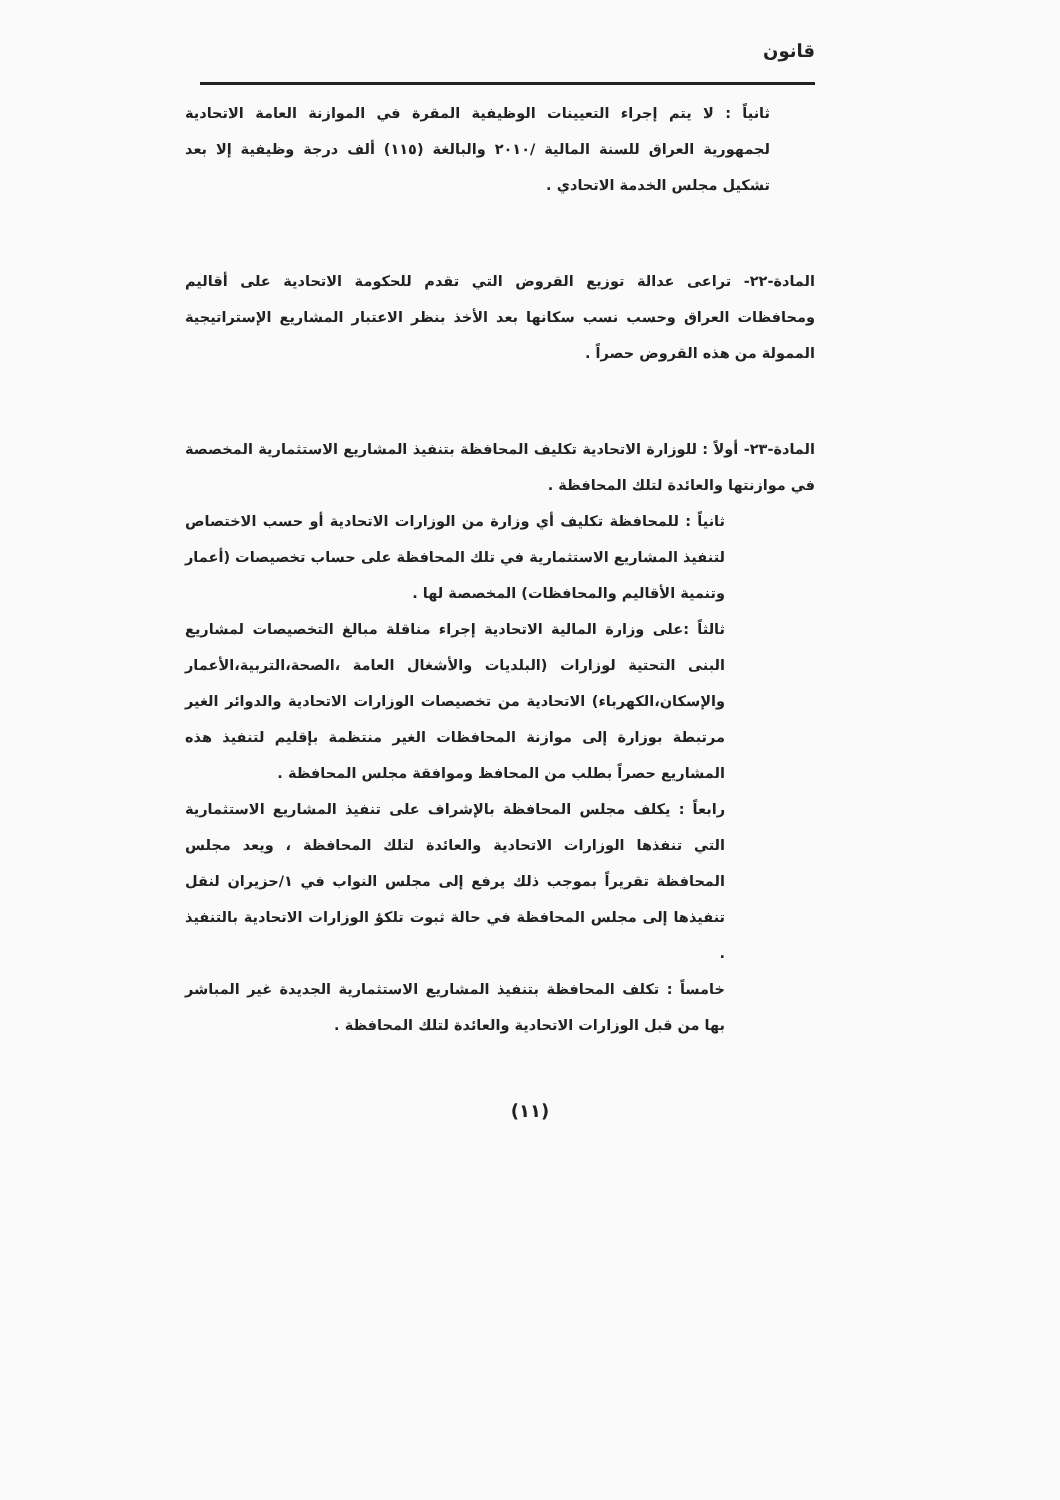قانون
ثانياً : لا يتم إجراء التعيينات الوظيفية المقرة في الموازنة العامة الاتحادية لجمهورية العراق للسنة المالية /٢٠١٠ والبالغة (١١٥) ألف درجة وظيفية إلا بعد تشكيل مجلس الخدمة الاتحادي .
المادة-٢٢- تراعى عدالة توزيع القروض التي تقدم للحكومة الاتحادية على أقاليم ومحافظات العراق وحسب نسب سكانها بعد الأخذ بنظر الاعتبار المشاريع الإستراتيجية الممولة من هذه القروض حصراً .
المادة-٢٣- أولاً : للوزارة الاتحادية تكليف المحافظة بتنفيذ المشاريع الاستثمارية المخصصة في موازنتها والعائدة لتلك المحافظة .
ثانياً : للمحافظة تكليف أي وزارة من الوزارات الاتحادية أو حسب الاختصاص لتنفيذ المشاريع الاستثمارية في تلك المحافظة على حساب تخصيصات (أعمار وتنمية الأقاليم والمحافظات) المخصصة لها .
ثالثاً :على وزارة المالية الاتحادية إجراء مناقلة مبالغ التخصيصات لمشاريع البنى التحتية لوزارات (البلديات والأشغال العامة ،الصحة،التربية،الأعمار والإسكان،الكهرباء) الاتحادية من تخصيصات الوزارات الاتحادية والدوائر الغير مرتبطة بوزارة إلى موازنة المحافظات الغير منتظمة بإقليم لتنفيذ هذه المشاريع حصراً بطلب من المحافظ وموافقة مجلس المحافظة .
رابعاً : يكلف مجلس المحافظة بالإشراف على تنفيذ المشاريع الاستثمارية التي تنفذها الوزارات الاتحادية والعائدة لتلك المحافظة ، ويعد مجلس المحافظة تقريراً بموجب ذلك يرفع إلى مجلس النواب في ١/حزيران لنقل تنفيذها إلى مجلس المحافظة في حالة ثبوت تلكؤ الوزارات الاتحادية بالتنفيذ .
خامساً : تكلف المحافظة بتنفيذ المشاريع الاستثمارية الجديدة غير المباشر بها من قبل الوزارات الاتحادية والعائدة لتلك المحافظة .
(١١)